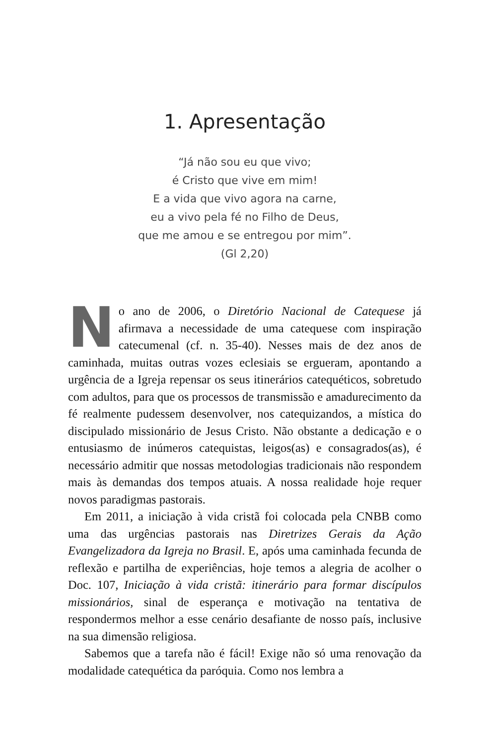1. Apresentação
“Já não sou eu que vivo;
é Cristo que vive em mim!
E a vida que vivo agora na carne,
eu a vivo pela fé no Filho de Deus,
que me amou e se entregou por mim”.
(Gl 2,20)
No ano de 2006, o Diretório Nacional de Catequese já afirmava a necessidade de uma catequese com inspiração catecumenal (cf. n. 35-40). Nesses mais de dez anos de caminhada, muitas outras vozes eclesiais se ergueram, apontando a urgência de a Igreja repensar os seus itinerários catequéticos, sobretudo com adultos, para que os processos de transmissão e amadurecimento da fé realmente pudessem desenvolver, nos catequizandos, a mística do discipulado missionário de Jesus Cristo. Não obstante a dedicação e o entusiasmo de inúmeros catequistas, leigos(as) e consagrados(as), é necessário admitir que nossas metodologias tradicionais não respondem mais às demandas dos tempos atuais. A nossa realidade hoje requer novos paradigmas pastorais.
Em 2011, a iniciação à vida cristã foi colocada pela CNBB como uma das urgências pastorais nas Diretrizes Gerais da Ação Evangelizadora da Igreja no Brasil. E, após uma caminhada fecunda de reflexão e partilha de experiências, hoje temos a alegria de acolher o Doc. 107, Iniciação à vida cristã: itinerário para formar discípulos missionários, sinal de esperança e motivação na tentativa de respondermos melhor a esse cenário desafiante de nosso país, inclusive na sua dimensão religiosa.
Sabemos que a tarefa não é fácil! Exige não só uma renovação da modalidade catequética da paróquia. Como nos lembra a